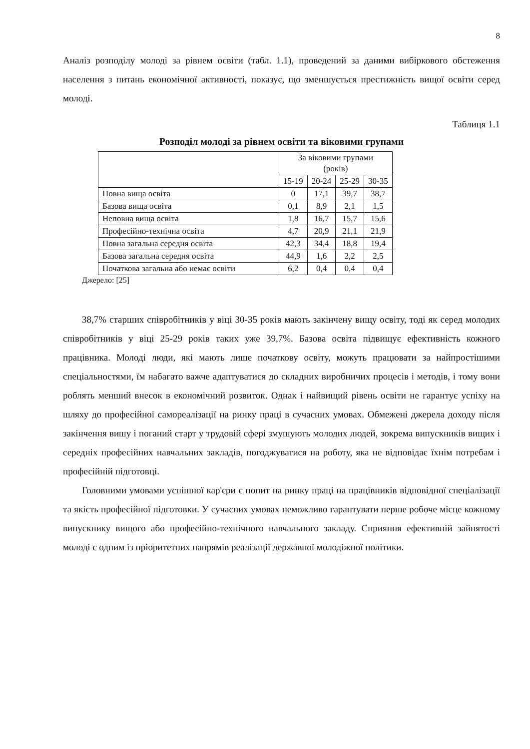8
Аналіз розподілу молоді за рівнем освіти (табл. 1.1), проведений за даними вибіркового обстеження населення з питань економічної активності, показує, що зменшується престижність вищої освіти серед молоді.
Таблиця 1.1
Розподіл молоді за рівнем освіти та віковими групами
| | За віковими групами (років) | | | |
| --- | --- | --- | --- | --- |
| | 15-19 | 20-24 | 25-29 | 30-35 |
| Повна вища освіта | 0 | 17,1 | 39,7 | 38,7 |
| Базова вища освіта | 0,1 | 8,9 | 2,1 | 1,5 |
| Неповна вища освіта | 1,8 | 16,7 | 15,7 | 15,6 |
| Професійно-технічна освіта | 4,7 | 20,9 | 21,1 | 21,9 |
| Повна загальна середня освіта | 42,3 | 34,4 | 18,8 | 19,4 |
| Базова загальна середня освіта | 44,9 | 1,6 | 2,2 | 2,5 |
| Початкова загальна або немає освіти | 6,2 | 0,4 | 0,4 | 0,4 |
Джерело: [25]
38,7% старших співробітників у віці 30-35 років мають закінчену вищу освіту, тоді як серед молодих співробітників у віці 25-29 років таких уже 39,7%. Базова освіта підвищує ефективність кожного працівника. Молоді люди, які мають лише початкову освіту, можуть працювати за найпростішими спеціальностями, їм набагато важче адаптуватися до складних виробничих процесів і методів, і тому вони роблять менший внесок в економічний розвиток. Однак і найвищий рівень освіти не гарантує успіху на шляху до професійної самореалізації на ринку праці в сучасних умовах. Обмежені джерела доходу після закінчення вишу і поганий старт у трудовій сфері змушують молодих людей, зокрема випускників вищих і середніх професійних навчальних закладів, погоджуватися на роботу, яка не відповідає їхнім потребам і професійній підготовці.
Головними умовами успішної кар'єри є попит на ринку праці на працівників відповідної спеціалізації та якість професійної підготовки. У сучасних умовах неможливо гарантувати перше робоче місце кожному випускнику вищого або професійно-технічного навчального закладу. Сприяння ефективній зайнятості молоді є одним із пріоритетних напрямів реалізації державної молодіжної політики.